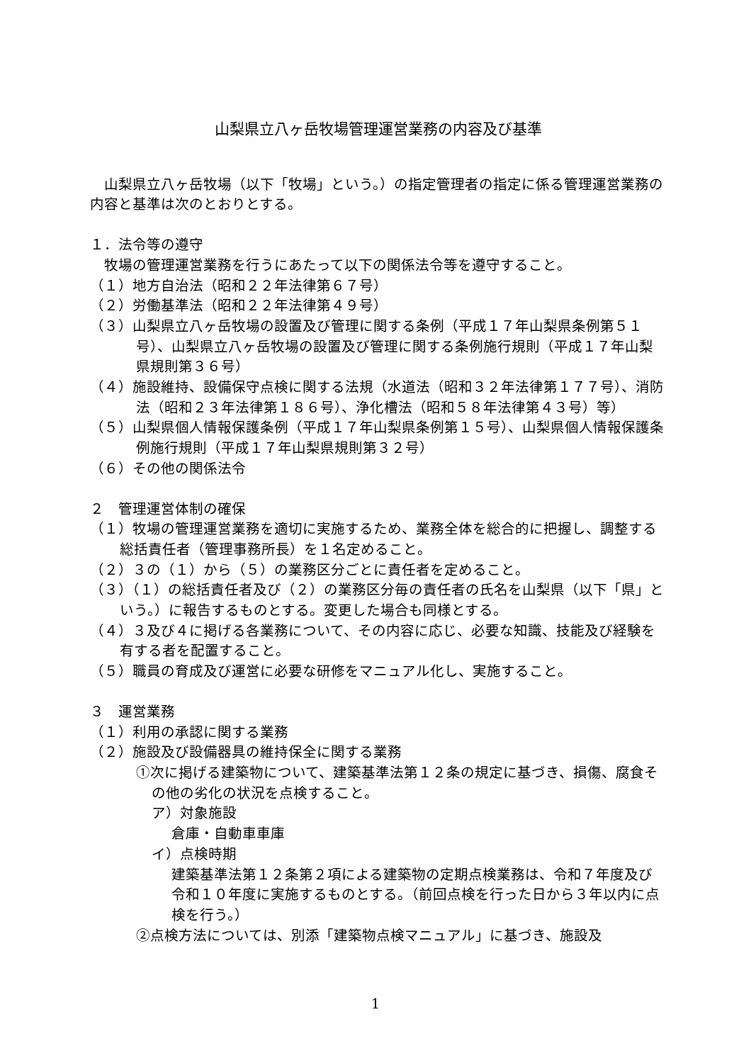山梨県立八ヶ岳牧場管理運営業務の内容及び基準
　山梨県立八ヶ岳牧場（以下「牧場」という。）の指定管理者の指定に係る管理運営業務の内容と基準は次のとおりとする。
１．法令等の遵守
　牧場の管理運営業務を行うにあたって以下の関係法令等を遵守すること。
（１）地方自治法（昭和２２年法律第６７号）
（２）労働基準法（昭和２２年法律第４９号）
（３）山梨県立八ヶ岳牧場の設置及び管理に関する条例（平成１７年山梨県条例第５１号）、山梨県立八ヶ岳牧場の設置及び管理に関する条例施行規則（平成１７年山梨県規則第３６号）
（４）施設維持、設備保守点検に関する法規（水道法（昭和３２年法律第１７７号）、消防法（昭和２３年法律第１８６号）、浄化槽法（昭和５８年法律第４３号）等）
（５）山梨県個人情報保護条例（平成１７年山梨県条例第１５号）、山梨県個人情報保護条例施行規則（平成１７年山梨県規則第３２号）
（６）その他の関係法令
２　管理運営体制の確保
（１）牧場の管理運営業務を適切に実施するため、業務全体を総合的に把握し、調整する総括責任者（管理事務所長）を１名定めること。
（２）３の（１）から（５）の業務区分ごとに責任者を定めること。
（３）（１）の総括責任者及び（２）の業務区分毎の責任者の氏名を山梨県（以下「県」という。）に報告するものとする。変更した場合も同様とする。
（４）３及び４に掲げる各業務について、その内容に応じ、必要な知識、技能及び経験を有する者を配置すること。
（５）職員の育成及び運営に必要な研修をマニュアル化し、実施すること。
３　運営業務
（１）利用の承認に関する業務
（２）施設及び設備器具の維持保全に関する業務
①次に掲げる建築物について、建築基準法第１２条の規定に基づき、損傷、腐食その他の劣化の状況を点検すること。
ア）対象施設
倉庫・自動車車庫
イ）点検時期
建築基準法第１２条第２項による建築物の定期点検業務は、令和７年度及び令和１０年度に実施するものとする。（前回点検を行った日から３年以内に点検を行う。）
②点検方法については、別添「建築物点検マニュアル」に基づき、施設及
1